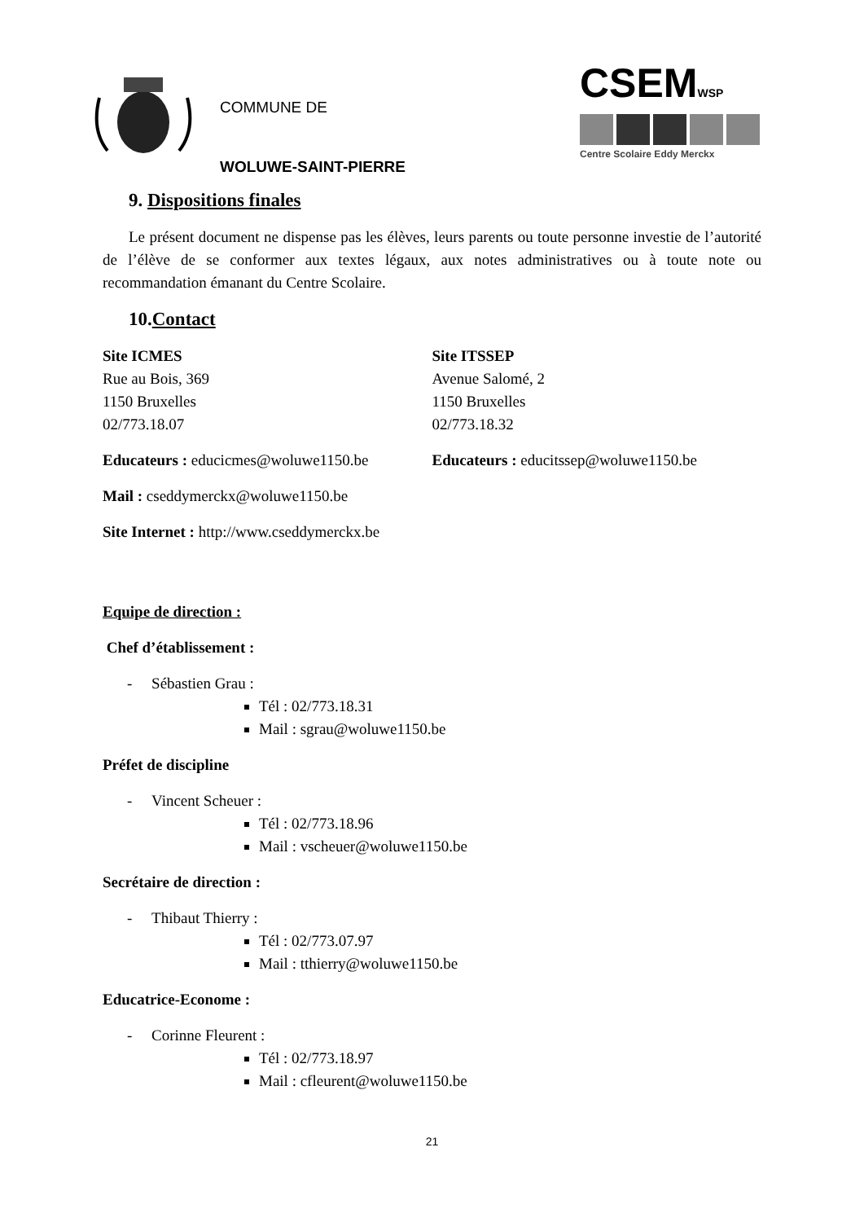COMMUNE DE
WOLUWE-SAINT-PIERRE
CSEMWSP
Centre Scolaire Eddy Merckx
9. Dispositions finales
Le présent document ne dispense pas les élèves, leurs parents ou toute personne investie de l’autorité de l’élève de se conformer aux textes légaux, aux notes administratives ou à toute note ou recommandation émanant du Centre Scolaire.
10.Contact
Site ICMES
Rue au Bois, 369
1150 Bruxelles
02/773.18.07
Educateurs : educicmes@woluwe1150.be
Site ITSSEP
Avenue Salomé, 2
1150 Bruxelles
02/773.18.32
Educateurs : educitssep@woluwe1150.be
Mail : cseddymerckx@woluwe1150.be
Site Internet : http://www.cseddymerckx.be
Equipe de direction :
Chef d’établissement :
- Sébastien Grau :
Tél : 02/773.18.31
Mail : sgrau@woluwe1150.be
Préfet de discipline
- Vincent Scheuer :
Tél : 02/773.18.96
Mail : vscheuer@woluwe1150.be
Secrétaire de direction :
- Thibaut Thierry :
Tél : 02/773.07.97
Mail : tthierry@woluwe1150.be
Educatrice-Econome :
- Corinne Fleurent :
Tél : 02/773.18.97
Mail : cfleurent@woluwe1150.be
21